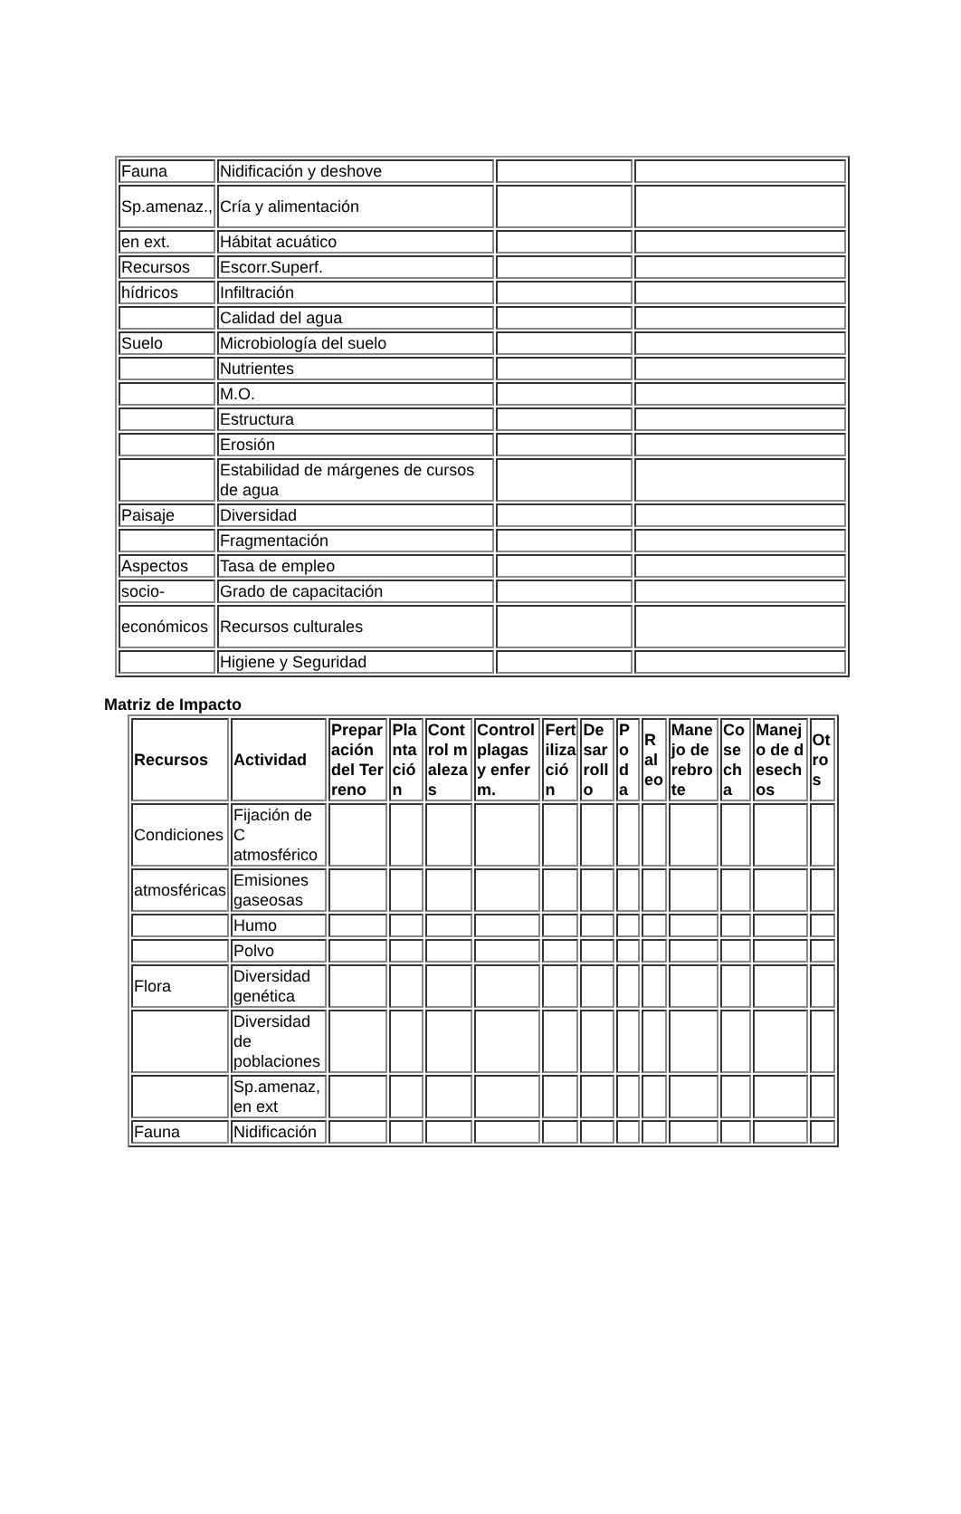| Fauna | Nidificación y deshove | | |
| Sp.amenaz., | Cría y alimentación | | |
| en ext. | Hábitat acuático | | |
| Recursos | Escorr.Superf. | | |
| hídricos | Infiltración | | |
| | Calidad del agua | | |
| Suelo | Microbiología del suelo | | |
| | Nutrientes | | |
| | M.O. | | |
| | Estructura | | |
| | Erosión | | |
| | Estabilidad de márgenes de cursos de agua | | |
| Paisaje | Diversidad | | |
| | Fragmentación | | |
| Aspectos | Tasa de empleo | | |
| socio- | Grado de capacitación | | |
| económicos | Recursos culturales | | |
| | Higiene y Seguridad | | |
Matriz de Impacto
| Recursos | Actividad | Preparación del Terreno | Plantación | Control malezas | Control plagas y enferm. | Fertilización | Desarrollo | Poda | Raleo | Manejo de rebrote | Cosecha | Manejo de desechos | Otros |
| --- | --- | --- | --- | --- | --- | --- | --- | --- | --- | --- | --- | --- | --- |
| Condiciones | Fijación de C atmosférico | | | | | | | | | | | | |
| atmosféricas | Emisiones gaseosas | | | | | | | | | | | | |
| | Humo | | | | | | | | | | | | |
| | Polvo | | | | | | | | | | | | |
| Flora | Diversidad genética | | | | | | | | | | | | |
| | Diversidad de poblaciones | | | | | | | | | | | | |
| | Sp.amenaz, en ext | | | | | | | | | | | | |
| Fauna | Nidificación | | | | | | | | | | | | |